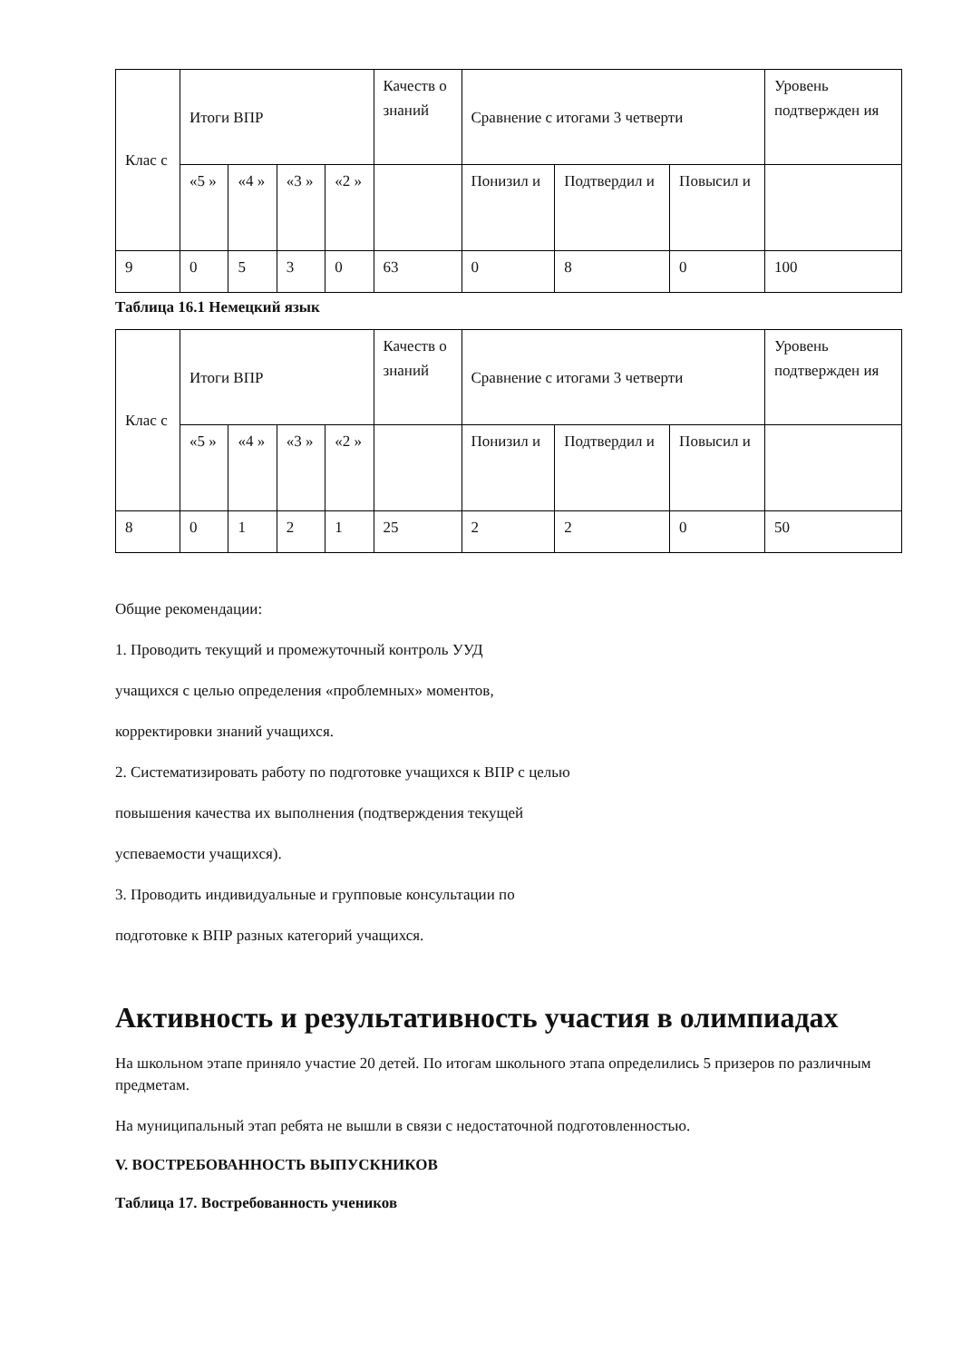| Клас с | Итоги ВПР | | | | Качеств о знаний | Сравнение с итогами 3 четверти | | | Уровень подтвержден ия |
| | «5 » | «4 » | «3 » | «2 » | | Понизил и | Подтвердил и | Повысил и | |
| 9 | 0 | 5 | 3 | 0 | 63 | 0 | 8 | 0 | 100 |
Таблица 16.1 Немецкий язык
| Клас с | Итоги ВПР | | | | Качеств о знаний | Сравнение с итогами 3 четверти | | | Уровень подтвержден ия |
| | «5 » | «4 » | «3 » | «2 » | | Понизил и | Подтвердил и | Повысил и | |
| 8 | 0 | 1 | 2 | 1 | 25 | 2 | 2 | 0 | 50 |
Общие рекомендации:
1. Проводить текущий и промежуточный контроль УУД
учащихся с целью определения «проблемных» моментов,
корректировки знаний учащихся.
2. Систематизировать работу по подготовке учащихся к ВПР с целью
повышения качества их выполнения (подтверждения текущей
успеваемости учащихся).
3. Проводить индивидуальные и групповые консультации по
подготовке к ВПР разных категорий учащихся.
Активность и результативность участия в олимпиадах
На школьном этапе приняло участие 20 детей. По итогам школьного этапа определились 5 призеров по различным предметам.
На муниципальный этап ребята не вышли в связи с недостаточной подготовленностью.
V. ВОСТРЕБОВАННОСТЬ ВЫПУСКНИКОВ
Таблица 17. Востребованность учеников